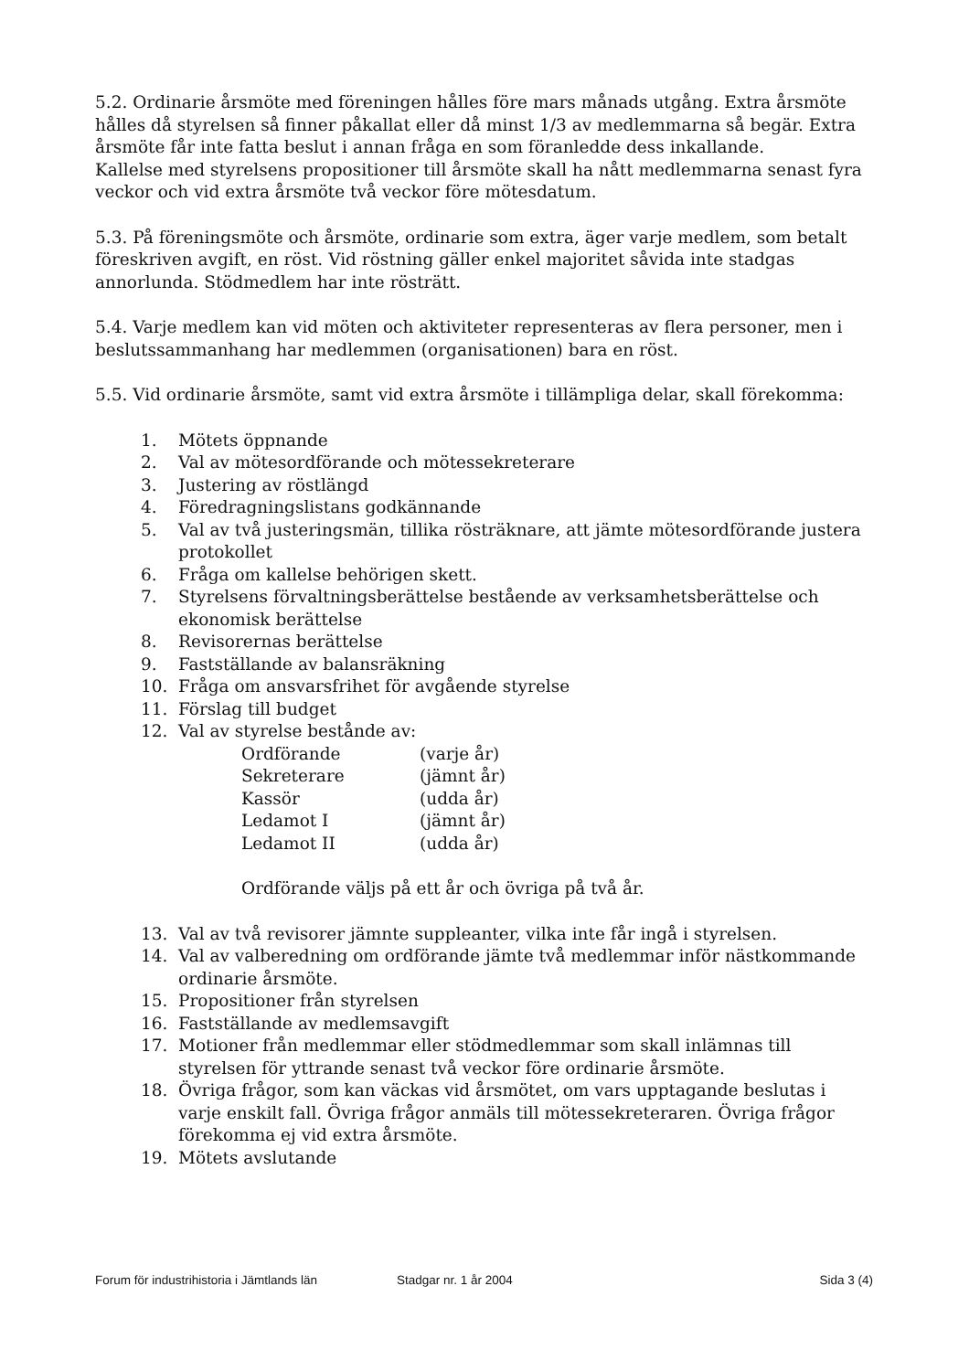5.2. Ordinarie årsmöte med föreningen hålles före mars månads utgång. Extra årsmöte hålles då styrelsen så finner påkallat eller då minst 1/3 av medlemmarna så begär. Extra årsmöte får inte fatta beslut i annan fråga en som föranledde dess inkallande.
Kallelse med styrelsens propositioner till årsmöte skall ha nått medlemmarna senast fyra veckor och vid extra årsmöte två veckor före mötesdatum.
5.3. På föreningsmöte och årsmöte, ordinarie som extra, äger varje medlem, som betalt föreskriven avgift, en röst. Vid röstning gäller enkel majoritet såvida inte stadgas annorlunda. Stödmedlem har inte rösträtt.
5.4. Varje medlem kan vid möten och aktiviteter representeras av flera personer, men i beslutssammanhang har medlemmen (organisationen) bara en röst.
5.5. Vid ordinarie årsmöte, samt vid extra årsmöte i tillämpliga delar, skall förekomma:
1. Mötets öppnande
2. Val av mötesordförande och mötessekreterare
3. Justering av röstlängd
4. Föredragningslistans godkännande
5. Val av två justeringsmän, tillika rösträknare, att jämte mötesordförande justera protokollet
6. Fråga om kallelse behörigen skett.
7. Styrelsens förvaltningsberättelse bestående av verksamhetsberättelse och ekonomisk berättelse
8. Revisorernas berättelse
9. Fastställande av balansräkning
10. Fråga om ansvarsfrihet för avgående styrelse
11. Förslag till budget
12. Val av styrelse bestånde av:
Ordförande (varje år)
Sekreterare (jämnt år)
Kassör (udda år)
Ledamot I (jämnt år)
Ledamot II (udda år)
Ordförande väljs på ett år och övriga på två år.
13. Val av två revisorer jämnte suppleanter, vilka inte får ingå i styrelsen.
14. Val av valberedning om ordförande jämte två medlemmar inför nästkommande ordinarie årsmöte.
15. Propositioner från styrelsen
16. Fastställande av medlemsavgift
17. Motioner från medlemmar eller stödmedlemmar som skall inlämnas till styrelsen för yttrande senast två veckor före ordinarie årsmöte.
18. Övriga frågor, som kan väckas vid årsmötet, om vars upptagande beslutas i varje enskilt fall. Övriga frågor anmäls till mötessekreteraren. Övriga frågor förekomma ej vid extra årsmöte.
19. Mötets avslutande
Forum för industrihistoria i Jämtlands län Stadgar nr. 1 år 2004 Sida 3 (4)